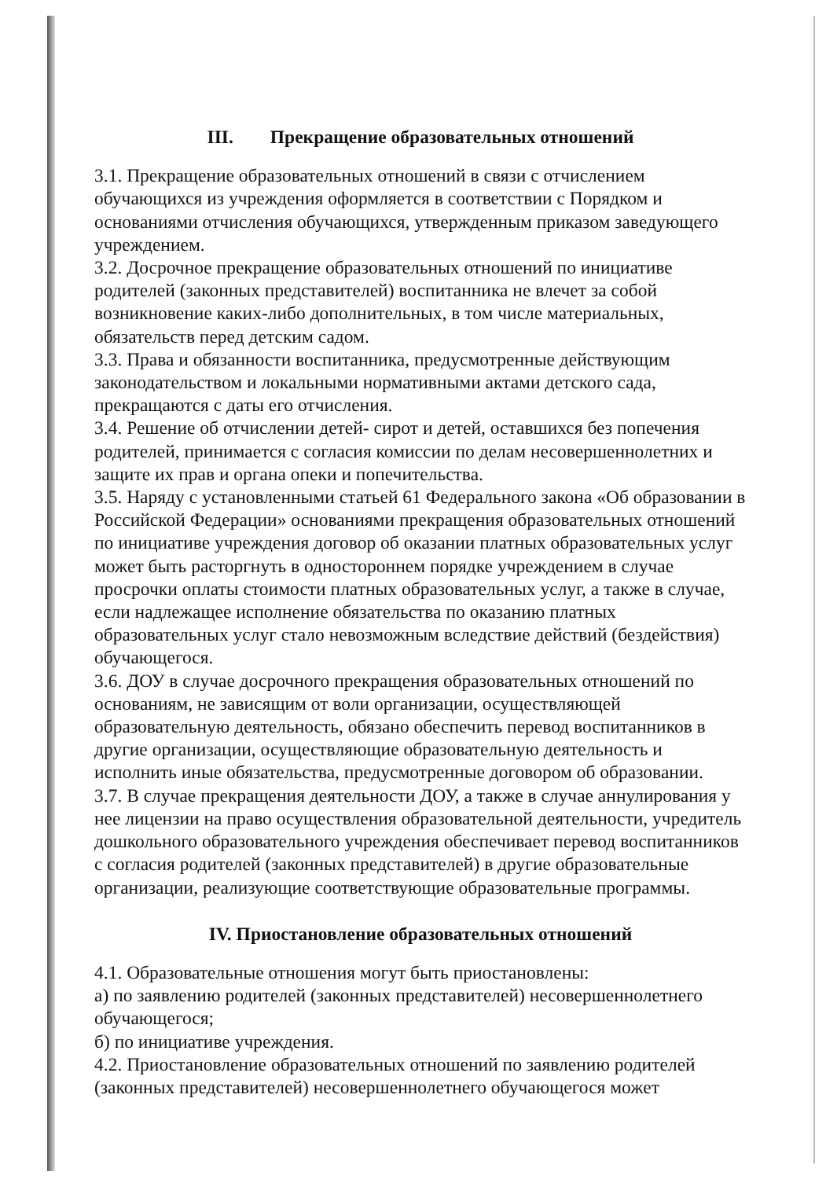III. Прекращение образовательных отношений
3.1. Прекращение образовательных отношений в связи с отчислением обучающихся из учреждения оформляется в соответствии с Порядком и основаниями отчисления обучающихся, утвержденным приказом заведующего учреждением.
3.2. Досрочное прекращение образовательных отношений по инициативе родителей (законных представителей) воспитанника не влечет за собой возникновение каких-либо дополнительных, в том числе материальных, обязательств перед детским садом.
3.3. Права и обязанности воспитанника, предусмотренные действующим законодательством и локальными нормативными актами детского сада, прекращаются с даты его отчисления.
3.4. Решение об отчислении детей- сирот и детей, оставшихся без попечения родителей, принимается с согласия комиссии по делам несовершеннолетних и защите их прав и органа опеки и попечительства.
3.5. Наряду с установленными статьей 61 Федерального закона «Об образовании в Российской Федерации» основаниями прекращения образовательных отношений по инициативе учреждения договор об оказании платных образовательных услуг может быть расторгнуть в одностороннем порядке учреждением в случае просрочки оплаты стоимости платных образовательных услуг, а также в случае, если надлежащее исполнение обязательства по оказанию платных образовательных услуг стало невозможным вследствие действий (бездействия) обучающегося.
3.6. ДОУ в случае досрочного прекращения образовательных отношений по основаниям, не зависящим от воли организации, осуществляющей образовательную деятельность, обязано обеспечить перевод воспитанников в другие организации, осуществляющие образовательную деятельность и исполнить иные обязательства, предусмотренные договором об образовании.
3.7. В случае прекращения деятельности ДОУ, а также в случае аннулирования у нее лицензии на право осуществления образовательной деятельности, учредитель дошкольного образовательного учреждения обеспечивает перевод воспитанников с согласия родителей (законных представителей) в другие образовательные организации, реализующие соответствующие образовательные программы.
IV. Приостановление образовательных отношений
4.1. Образовательные отношения могут быть приостановлены:
а) по заявлению родителей (законных представителей) несовершеннолетнего обучающегося;
б) по инициативе учреждения.
4.2. Приостановление образовательных отношений по заявлению родителей (законных представителей) несовершеннолетнего обучающегося может